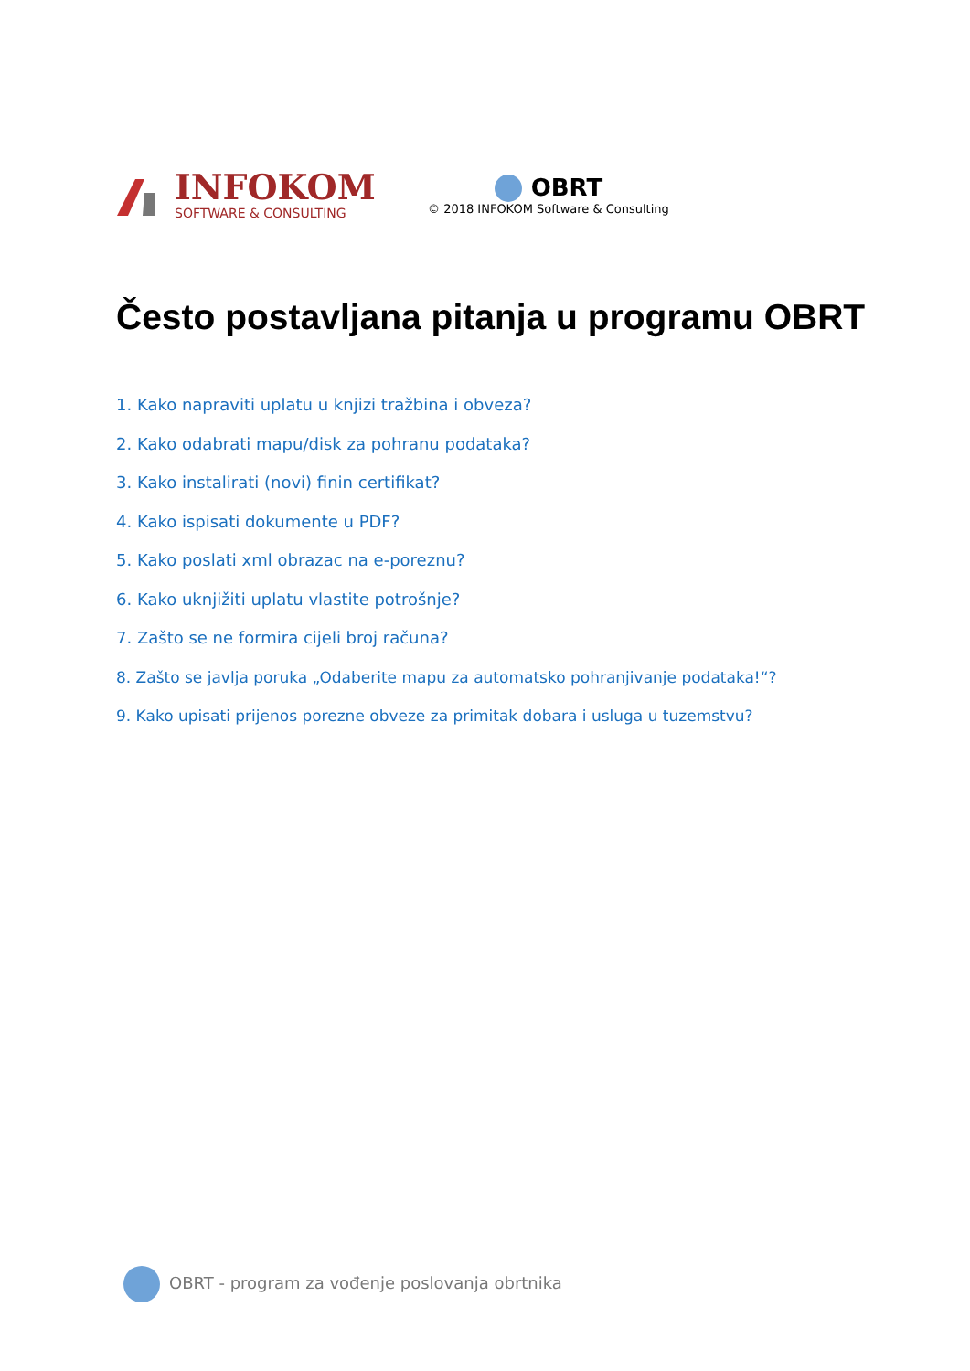INFOKOM
SOFTWARE & CONSULTING
OBRT
© 2018 INFOKOM Software & Consulting
Često postavljana pitanja u programu OBRT
1. Kako napraviti uplatu u knjizi tražbina i obveza?
2. Kako odabrati mapu/disk za pohranu podataka?
3. Kako instalirati (novi) finin certifikat?
4. Kako ispisati dokumente u PDF?
5. Kako poslati xml obrazac na e-poreznu?
6. Kako uknjižiti uplatu vlastite potrošnje?
7. Zašto se ne formira cijeli broj računa?
8. Zašto se javlja poruka „Odaberite mapu za automatsko pohranjivanje podataka!“?
9. Kako upisati prijenos porezne obveze za primitak dobara i usluga u tuzemstvu?
OBRT - program za vođenje poslovanja obrtnika